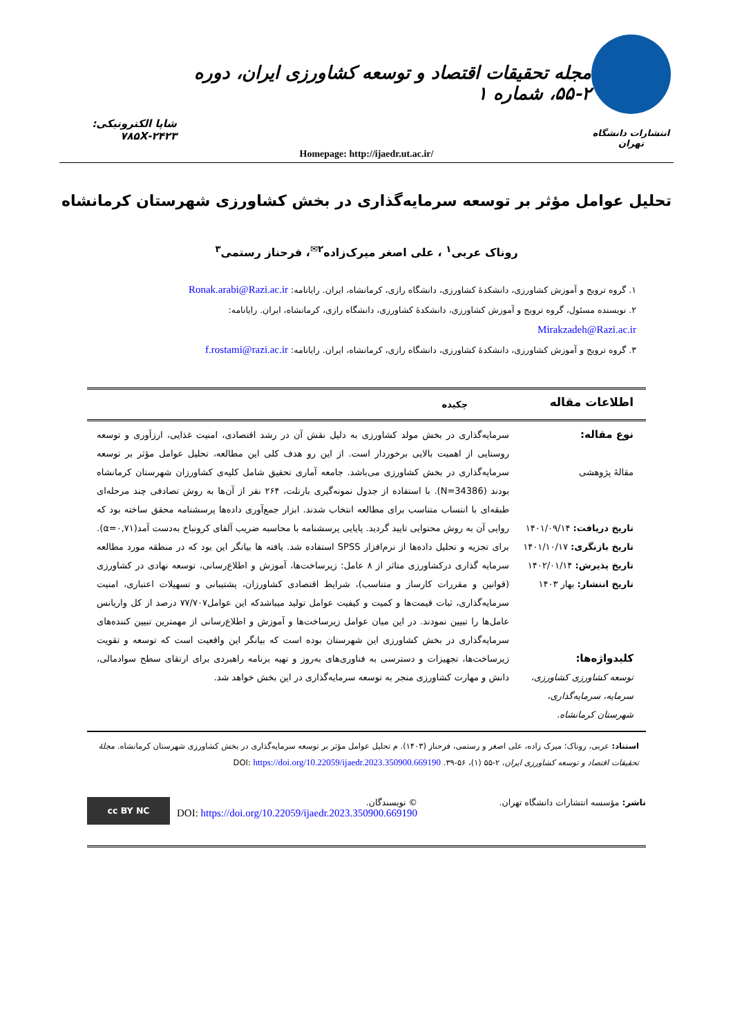انتشارات دانشگاه تهران
مجله تحقیقات اقتصاد و توسعه کشاورزی ایران، دوره ۲-۵۵، شماره ۱
شاپا الکترونیکی: ۲۴۲۳-۷۸۵X
Homepage: http://ijaedr.ut.ac.ir/
تحلیل عوامل مؤثر بر توسعه سرمایه‌گذاری در بخش کشاورزی شهرستان کرمانشاه
روناک عربی<sup>۱</sup> ، علی اصغر میرک‌زاده<sup>۲✉</sup>، فرحناز رستمی<sup>۳</sup>
۱. گروه ترویج و آموزش کشاورزی، دانشکدۀ کشاورزی، دانشگاه رازی، کرمانشاه، ایران. رایانامه: Ronak.arabi@Razi.ac.ir
۲. نویسنده مسئول، گروه ترویج و آموزش کشاورزی، دانشکدۀ کشاورزی، دانشگاه رازی، کرمانشاه، ایران. رایانامه: Mirakzadeh@Razi.ac.ir
۳. گروه ترویج و آموزش کشاورزی، دانشکدۀ کشاورزی، دانشگاه رازی، کرمانشاه، ایران. رایانامه: f.rostami@razi.ac.ir
اطلاعات مقاله
چکیده
نوع مقاله:
مقالۀ پژوهشی
تاریخ دریافت: ۱۴۰۱/۰۹/۱۴
تاریخ بازنگری: ۱۴۰۱/۱۰/۱۷
تاریخ پذیرش: ۱۴۰۲/۰۱/۱۴
تاریخ انتشار: بهار ۱۴۰۳
کلیدواژه‌ها:
توسعه کشاورزی کشاورزی، سرمایه، سرمایه‌گذاری، شهرستان کرمانشاه.
سرمایه‌گذاری در بخش مولد کشاورزی به دلیل نقش آن در رشد اقتصادی، امنیت غذایی، ارزآوری و توسعه روستایی از اهمیت بالایی برخوردار است. از این رو هدف کلی این مطالعه، تحلیل عوامل مؤثر بر توسعه سرمایه‌گذاری در بخش کشاورزی می‌باشد. جامعه آماری تحقیق شامل کلیه‌ی کشاورزان شهرستان کرمانشاه بودند (N=34386). با استفاده از جدول نمونه‌گیری بارتلت، ۲۶۴ نفر از آن‌ها به روش تصادفی چند مرحله‌ای طبقه‌ای با انتساب متناسب برای مطالعه انتخاب شدند. ابزار جمع‌آوری داده‌ها پرسشنامه محقق ساخته بود که روایی آن به روش محتوایی تایید گردید. پایایی پرسشنامه با محاسبه ضریب آلفای کرونباخ به‌دست آمد(α=۰,۷۱). برای تجزیه و تحلیل داده‌ها از نرم‌افزار SPSS استفاده شد. یافته ها بیانگر این بود که در منطقه مورد مطالعه سرمایه گذاری درکشاورزی متاثر از ۸ عامل: زیرساخت‌ها، آموزش و اطلاع‌رسانی، توسعه نهادی در کشاورزی (قوانین و مقررات کارساز و متناسب)، شرایط اقتصادی کشاورزان، پشتیبانی و تسهیلات اعتباری، امنیت سرمایه‌گذاری، ثبات قیمت‌ها و کمیت و کیفیت عوامل تولید میباشدکه این عوامل۷۷/۷۰۷ درصد از کل واریانس عامل‌ها را تبیین نمودند. در این میان عوامل زیرساخت‌ها و آموزش و اطلاع‌رسانی از مهمترین تبیین کننده‌های سرمایه‌گذاری در بخش کشاورزی این شهرستان بوده است که بیانگر این واقعیت است که توسعه و تقویت زیرساخت‌ها، تجهیزات و دسترسی به فناوری‌های به‌روز و تهیه برنامه راهبردی برای ارتقای سطح سوادمالی، دانش و مهارت کشاورزی منجر به توسعه سرمایه‌گذاری در این بخش خواهد شد.
استناد: عربی، روناک؛ میرک زاده، علی اصغر و رستمی، فرحناز (۱۴۰۳). م تحلیل عوامل مؤثر بر توسعه سرمایه‌گذاری در بخش کشاورزی شهرستان کرمانشاه. مجلۀ تحقیقات اقتصاد و توسعه کشاورزی ایران، ۲-۵۵ (۱)، ۵۶-۳۹. DOI: https://doi.org/10.22059/ijaedr.2023.350900.669190
ناشر: مؤسسه انتشارات دانشگاه تهران.
© نویسندگان.
DOI: https://doi.org/10.22059/ijaedr.2023.350900.669190
cc BY NC